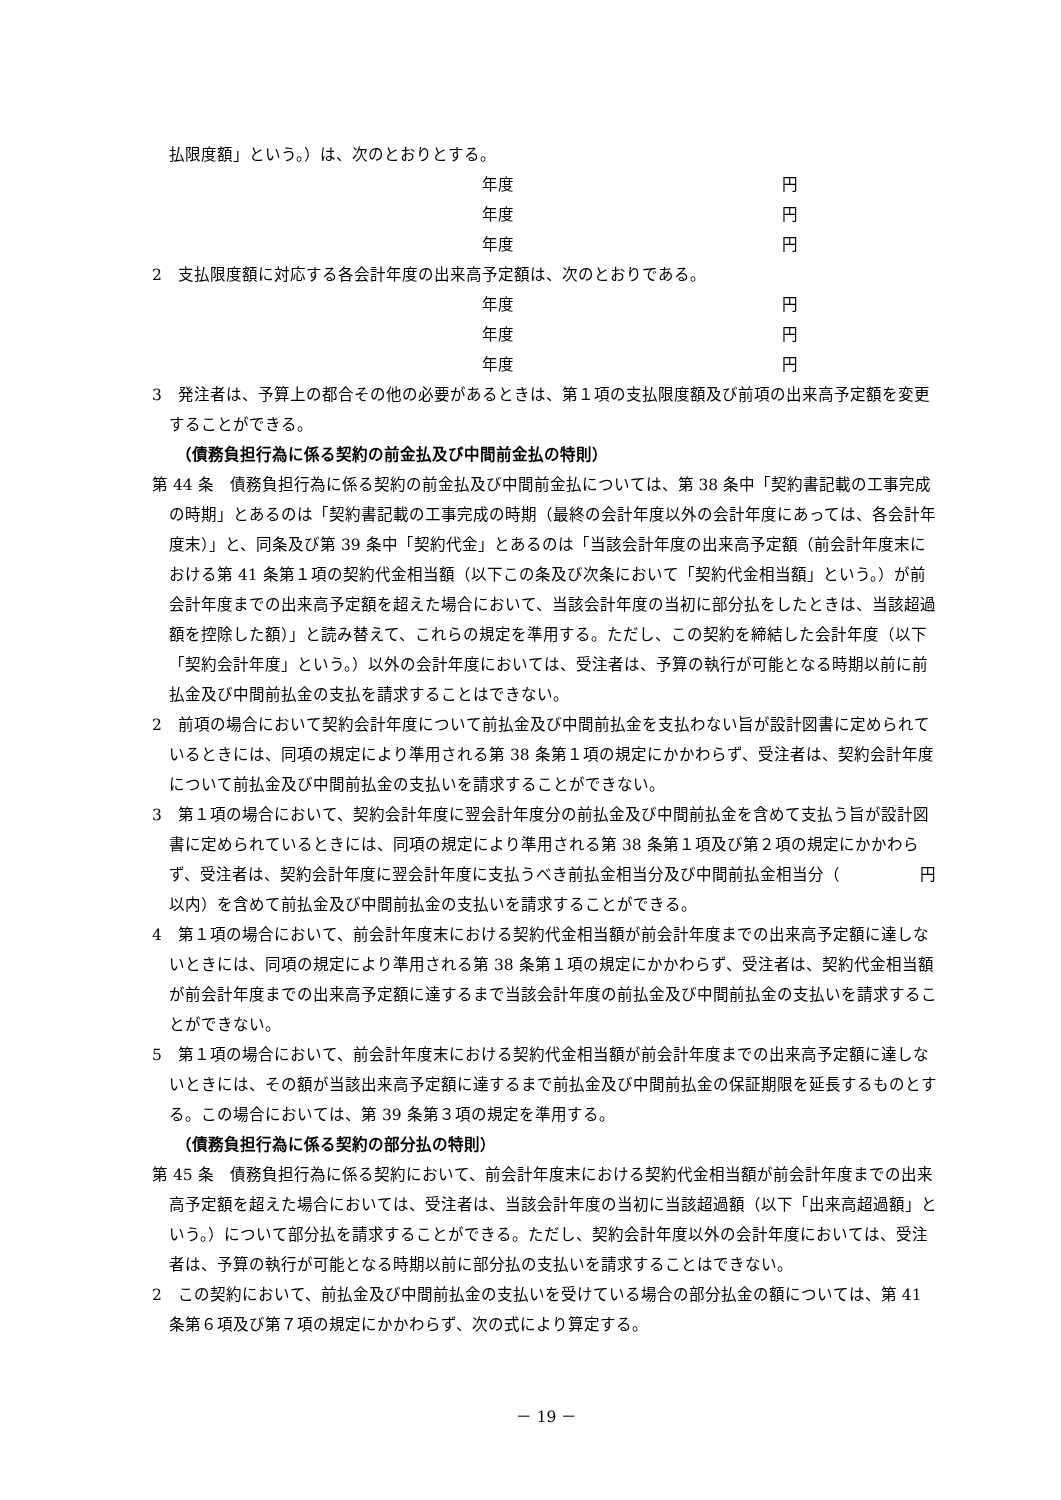払限度額」という。）は、次のとおりとする。
年度 円
年度 円
年度 円
2　支払限度額に対応する各会計年度の出来高予定額は、次のとおりである。
年度 円
年度 円
年度 円
3　発注者は、予算上の都合その他の必要があるときは、第１項の支払限度額及び前項の出来高予定額を変更することができる。
（債務負担行為に係る契約の前金払及び中間前金払の特則）
第 44 条　債務負担行為に係る契約の前金払及び中間前金払については、第 38 条中「契約書記載の工事完成の時期」とあるのは「契約書記載の工事完成の時期（最終の会計年度以外の会計年度にあっては、各会計年度末）」と、同条及び第 39 条中「契約代金」とあるのは「当該会計年度の出来高予定額（前会計年度末における第 41 条第１項の契約代金相当額（以下この条及び次条において「契約代金相当額」という。）が前会計年度までの出来高予定額を超えた場合において、当該会計年度の当初に部分払をしたときは、当該超過額を控除した額）」と読み替えて、これらの規定を準用する。ただし、この契約を締結した会計年度（以下「契約会計年度」という。）以外の会計年度においては、受注者は、予算の執行が可能となる時期以前に前払金及び中間前払金の支払を請求することはできない。
2　前項の場合において契約会計年度について前払金及び中間前払金を支払わない旨が設計図書に定められているときには、同項の規定により準用される第 38 条第１項の規定にかかわらず、受注者は、契約会計年度について前払金及び中間前払金の支払いを請求することができない。
3　第１項の場合において、契約会計年度に翌会計年度分の前払金及び中間前払金を含めて支払う旨が設計図書に定められているときには、同項の規定により準用される第 38 条第１項及び第２項の規定にかかわらず、受注者は、契約会計年度に翌会計年度に支払うべき前払金相当分及び中間前払金相当分（　　　　　円以内）を含めて前払金及び中間前払金の支払いを請求することができる。
4　第１項の場合において、前会計年度末における契約代金相当額が前会計年度までの出来高予定額に達しないときには、同項の規定により準用される第 38 条第１項の規定にかかわらず、受注者は、契約代金相当額が前会計年度までの出来高予定額に達するまで当該会計年度の前払金及び中間前払金の支払いを請求することができない。
5　第１項の場合において、前会計年度末における契約代金相当額が前会計年度までの出来高予定額に達しないときには、その額が当該出来高予定額に達するまで前払金及び中間前払金の保証期限を延長するものとする。この場合においては、第 39 条第３項の規定を準用する。
（債務負担行為に係る契約の部分払の特則）
第 45 条　債務負担行為に係る契約において、前会計年度末における契約代金相当額が前会計年度までの出来高予定額を超えた場合においては、受注者は、当該会計年度の当初に当該超過額（以下「出来高超過額」という。）について部分払を請求することができる。ただし、契約会計年度以外の会計年度においては、受注者は、予算の執行が可能となる時期以前に部分払の支払いを請求することはできない。
2　この契約において、前払金及び中間前払金の支払いを受けている場合の部分払金の額については、第 41 条第６項及び第７項の規定にかかわらず、次の式により算定する。
－ 19 －